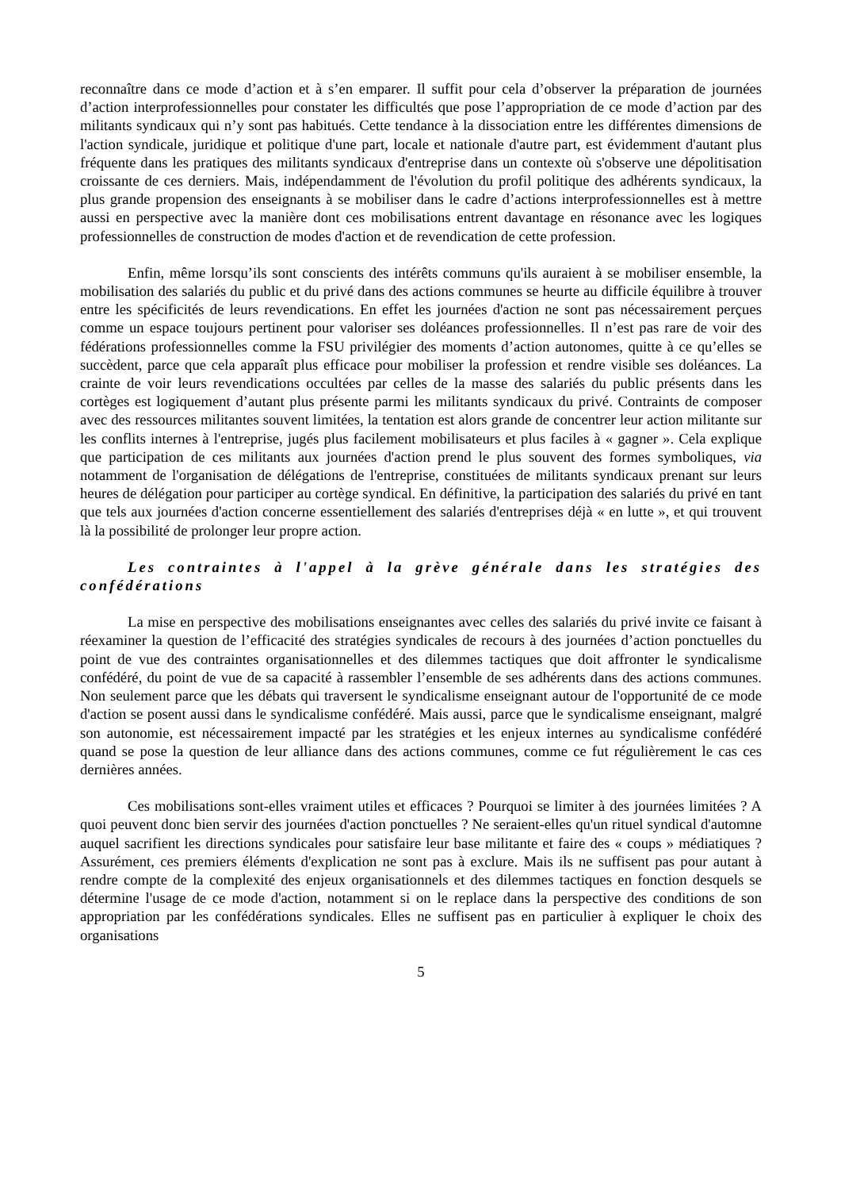reconnaître dans ce mode d’action et à s’en emparer. Il suffit pour cela d’observer la préparation de journées d’action interprofessionnelles pour constater les difficultés que pose l’appropriation de ce mode d’action par des militants syndicaux qui n’y sont pas habitués. Cette tendance à la dissociation entre les différentes dimensions de l'action syndicale, juridique et politique d'une part, locale et nationale d'autre part, est évidemment d'autant plus fréquente dans les pratiques des militants syndicaux d'entreprise dans un contexte où s'observe une dépolitisation croissante de ces derniers. Mais, indépendamment de l'évolution du profil politique des adhérents syndicaux, la plus grande propension des enseignants à se mobiliser dans le cadre d’actions interprofessionnelles est à mettre aussi en perspective avec la manière dont ces mobilisations entrent davantage en résonance avec les logiques professionnelles de construction de modes d'action et de revendication de cette profession.
Enfin, même lorsqu’ils sont conscients des intérêts communs qu'ils auraient à se mobiliser ensemble, la mobilisation des salariés du public et du privé dans des actions communes se heurte au difficile équilibre à trouver entre les spécificités de leurs revendications. En effet les journées d'action ne sont pas nécessairement perçues comme un espace toujours pertinent pour valoriser ses doléances professionnelles. Il n’est pas rare de voir des fédérations professionnelles comme la FSU privilégier des moments d’action autonomes, quitte à ce qu’elles se succèdent, parce que cela apparaît plus efficace pour mobiliser la profession et rendre visible ses doléances. La crainte de voir leurs revendications occultées par celles de la masse des salariés du public présents dans les cortèges est logiquement d’autant plus présente parmi les militants syndicaux du privé. Contraints de composer avec des ressources militantes souvent limitées, la tentation est alors grande de concentrer leur action militante sur les conflits internes à l'entreprise, jugés plus facilement mobilisateurs et plus faciles à « gagner ». Cela explique que participation de ces militants aux journées d'action prend le plus souvent des formes symboliques, via notamment de l'organisation de délégations de l'entreprise, constituées de militants syndicaux prenant sur leurs heures de délégation pour participer au cortège syndical. En définitive, la participation des salariés du privé en tant que tels aux journées d'action concerne essentiellement des salariés d'entreprises déjà « en lutte », et qui trouvent là la possibilité de prolonger leur propre action.
Les contraintes à l'appel à la grève générale dans les stratégies des confédérations
La mise en perspective des mobilisations enseignantes avec celles des salariés du privé invite ce faisant à réexaminer la question de l’efficacité des stratégies syndicales de recours à des journées d’action ponctuelles du point de vue des contraintes organisationnelles et des dilemmes tactiques que doit affronter le syndicalisme confédéré, du point de vue de sa capacité à rassembler l’ensemble de ses adhérents dans des actions communes. Non seulement parce que les débats qui traversent le syndicalisme enseignant autour de l'opportunité de ce mode d'action se posent aussi dans le syndicalisme confédéré. Mais aussi, parce que le syndicalisme enseignant, malgré son autonomie, est nécessairement impacté par les stratégies et les enjeux internes au syndicalisme confédéré quand se pose la question de leur alliance dans des actions communes, comme ce fut régulièrement le cas ces dernières années.
Ces mobilisations sont-elles vraiment utiles et efficaces ? Pourquoi se limiter à des journées limitées ? A quoi peuvent donc bien servir des journées d'action ponctuelles ? Ne seraient-elles qu'un rituel syndical d'automne auquel sacrifient les directions syndicales pour satisfaire leur base militante et faire des « coups » médiatiques ? Assurément, ces premiers éléments d'explication ne sont pas à exclure. Mais ils ne suffisent pas pour autant à rendre compte de la complexité des enjeux organisationnels et des dilemmes tactiques en fonction desquels se détermine l'usage de ce mode d'action, notamment si on le replace dans la perspective des conditions de son appropriation par les confédérations syndicales. Elles ne suffisent pas en particulier à expliquer le choix des organisations
5